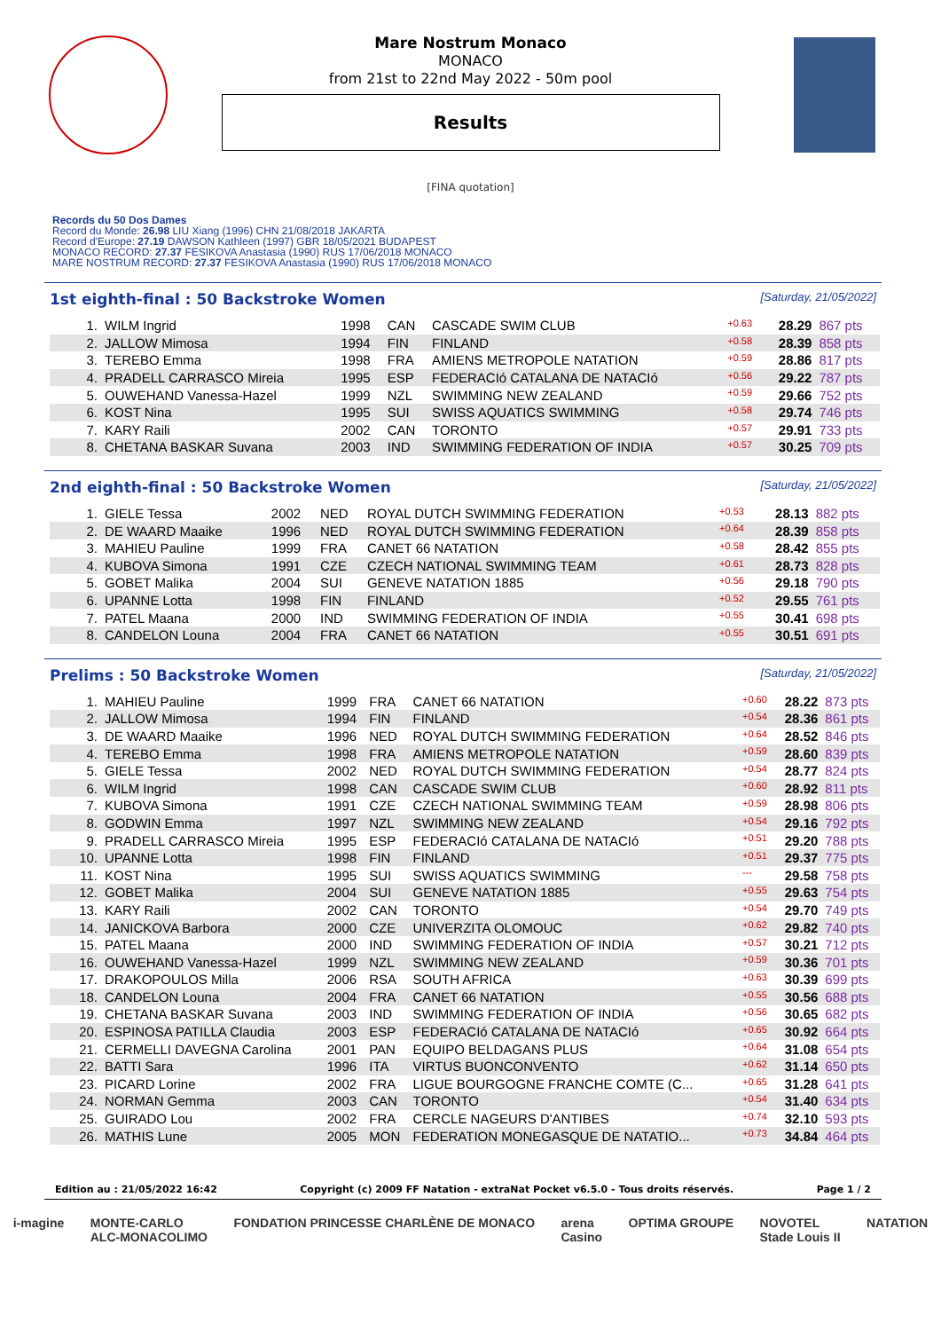Mare Nostrum Monaco
MONACO
from 21st to 22nd May 2022 - 50m pool
Results
[FINA quotation]
Records du 50 Dos Dames
Record du Monde: 26.98 LIU Xiang (1996) CHN 21/08/2018 JAKARTA
Record d'Europe: 27.19 DAWSON Kathleen (1997) GBR 18/05/2021 BUDAPEST
MONACO RECORD: 27.37 FESIKOVA Anastasia (1990) RUS 17/06/2018 MONACO
MARE NOSTRUM RECORD: 27.37 FESIKOVA Anastasia (1990) RUS 17/06/2018 MONACO
1st eighth-final : 50 Backstroke Women [Saturday, 21/05/2022]
| 1. | WILM Ingrid | 1998 | CAN | CASCADE SWIM CLUB | +0.63 | 28.29 | 867 pts |
| 2. | JALLOW Mimosa | 1994 | FIN | FINLAND | +0.58 | 28.39 | 858 pts |
| 3. | TEREBO Emma | 1998 | FRA | AMIENS METROPOLE NATATION | +0.59 | 28.86 | 817 pts |
| 4. | PRADELL CARRASCO Mireia | 1995 | ESP | FEDERACIó CATALANA DE NATACIó | +0.56 | 29.22 | 787 pts |
| 5. | OUWEHAND Vanessa-Hazel | 1999 | NZL | SWIMMING NEW ZEALAND | +0.59 | 29.66 | 752 pts |
| 6. | KOST Nina | 1995 | SUI | SWISS AQUATICS SWIMMING | +0.58 | 29.74 | 746 pts |
| 7. | KARY Raili | 2002 | CAN | TORONTO | +0.57 | 29.91 | 733 pts |
| 8. | CHETANA BASKAR Suvana | 2003 | IND | SWIMMING FEDERATION OF INDIA | +0.57 | 30.25 | 709 pts |
2nd eighth-final : 50 Backstroke Women [Saturday, 21/05/2022]
| 1. | GIELE Tessa | 2002 | NED | ROYAL DUTCH SWIMMING FEDERATION | +0.53 | 28.13 | 882 pts |
| 2. | DE WAARD Maaike | 1996 | NED | ROYAL DUTCH SWIMMING FEDERATION | +0.64 | 28.39 | 858 pts |
| 3. | MAHIEU Pauline | 1999 | FRA | CANET 66 NATATION | +0.58 | 28.42 | 855 pts |
| 4. | KUBOVA Simona | 1991 | CZE | CZECH NATIONAL SWIMMING TEAM | +0.61 | 28.73 | 828 pts |
| 5. | GOBET Malika | 2004 | SUI | GENEVE NATATION 1885 | +0.56 | 29.18 | 790 pts |
| 6. | UPANNE Lotta | 1998 | FIN | FINLAND | +0.52 | 29.55 | 761 pts |
| 7. | PATEL Maana | 2000 | IND | SWIMMING FEDERATION OF INDIA | +0.55 | 30.41 | 698 pts |
| 8. | CANDELON Louna | 2004 | FRA | CANET 66 NATATION | +0.55 | 30.51 | 691 pts |
Prelims : 50 Backstroke Women [Saturday, 21/05/2022]
| 1. | MAHIEU Pauline | 1999 | FRA | CANET 66 NATATION | +0.60 | 28.22 | 873 pts |
| 2. | JALLOW Mimosa | 1994 | FIN | FINLAND | +0.54 | 28.36 | 861 pts |
| 3. | DE WAARD Maaike | 1996 | NED | ROYAL DUTCH SWIMMING FEDERATION | +0.64 | 28.52 | 846 pts |
| 4. | TEREBO Emma | 1998 | FRA | AMIENS METROPOLE NATATION | +0.59 | 28.60 | 839 pts |
| 5. | GIELE Tessa | 2002 | NED | ROYAL DUTCH SWIMMING FEDERATION | +0.54 | 28.77 | 824 pts |
| 6. | WILM Ingrid | 1998 | CAN | CASCADE SWIM CLUB | +0.60 | 28.92 | 811 pts |
| 7. | KUBOVA Simona | 1991 | CZE | CZECH NATIONAL SWIMMING TEAM | +0.59 | 28.98 | 806 pts |
| 8. | GODWIN Emma | 1997 | NZL | SWIMMING NEW ZEALAND | +0.54 | 29.16 | 792 pts |
| 9. | PRADELL CARRASCO Mireia | 1995 | ESP | FEDERACIó CATALANA DE NATACIó | +0.51 | 29.20 | 788 pts |
| 10. | UPANNE Lotta | 1998 | FIN | FINLAND | +0.51 | 29.37 | 775 pts |
| 11. | KOST Nina | 1995 | SUI | SWISS AQUATICS SWIMMING | --- | 29.58 | 758 pts |
| 12. | GOBET Malika | 2004 | SUI | GENEVE NATATION 1885 | +0.55 | 29.63 | 754 pts |
| 13. | KARY Raili | 2002 | CAN | TORONTO | +0.54 | 29.70 | 749 pts |
| 14. | JANICKOVA Barbora | 2000 | CZE | UNIVERZITA OLOMOUC | +0.62 | 29.82 | 740 pts |
| 15. | PATEL Maana | 2000 | IND | SWIMMING FEDERATION OF INDIA | +0.57 | 30.21 | 712 pts |
| 16. | OUWEHAND Vanessa-Hazel | 1999 | NZL | SWIMMING NEW ZEALAND | +0.59 | 30.36 | 701 pts |
| 17. | DRAKOPOULOS Milla | 2006 | RSA | SOUTH AFRICA | +0.63 | 30.39 | 699 pts |
| 18. | CANDELON Louna | 2004 | FRA | CANET 66 NATATION | +0.55 | 30.56 | 688 pts |
| 19. | CHETANA BASKAR Suvana | 2003 | IND | SWIMMING FEDERATION OF INDIA | +0.56 | 30.65 | 682 pts |
| 20. | ESPINOSA PATILLA Claudia | 2003 | ESP | FEDERACIó CATALANA DE NATACIó | +0.65 | 30.92 | 664 pts |
| 21. | CERMELLI DAVEGNA Carolina | 2001 | PAN | EQUIPO BELDAGANS PLUS | +0.64 | 31.08 | 654 pts |
| 22. | BATTI Sara | 1996 | ITA | VIRTUS BUONCONVENTO | +0.62 | 31.14 | 650 pts |
| 23. | PICARD Lorine | 2002 | FRA | LIGUE BOURGOGNE FRANCHE COMTE (C... | +0.65 | 31.28 | 641 pts |
| 24. | NORMAN Gemma | 2003 | CAN | TORONTO | +0.54 | 31.40 | 634 pts |
| 25. | GUIRADO Lou | 2002 | FRA | CERCLE NAGEURS D'ANTIBES | +0.74 | 32.10 | 593 pts |
| 26. | MATHIS Lune | 2005 | MON | FEDERATION MONEGASQUE DE NATATIO... | +0.73 | 34.84 | 464 pts |
Edition au : 21/05/2022 16:42 Copyright (c) 2009 FF Natation - extraNat Pocket v6.5.0 - Tous droits réservés. Page 1 / 2
i-magine MONTE-CARLO
ALC-MONACOLIMO FONDATION PRINCESSE CHARLÈNE DE MONACO arena
Casino OPTIMA GROUPE NOVOTEL
Stade Louis II NATATION